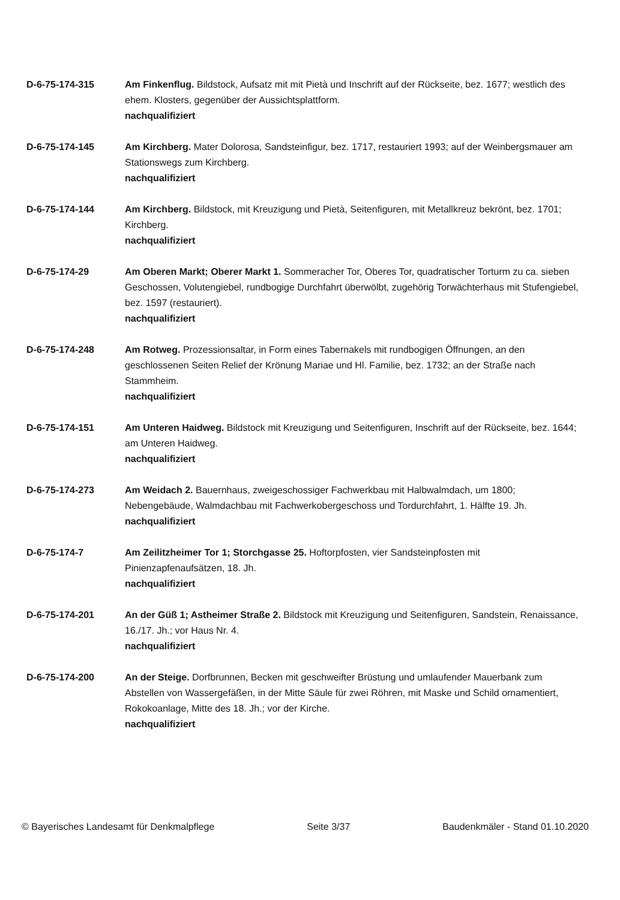D-6-75-174-315 Am Finkenflug. Bildstock, Aufsatz mit mit Pietà und Inschrift auf der Rückseite, bez. 1677; westlich des ehem. Klosters, gegenüber der Aussichtsplattform.
nachqualifiziert
D-6-75-174-145 Am Kirchberg. Mater Dolorosa, Sandsteinfigur, bez. 1717, restauriert 1993; auf der Weinbergsmauer am Stationswegs zum Kirchberg.
nachqualifiziert
D-6-75-174-144 Am Kirchberg. Bildstock, mit Kreuzigung und Pietà, Seitenfiguren, mit Metallkreuz bekrönt, bez. 1701; Kirchberg.
nachqualifiziert
D-6-75-174-29 Am Oberen Markt; Oberer Markt 1. Sommeracher Tor, Oberes Tor, quadratischer Torturm zu ca. sieben Geschossen, Volutengiebel, rundbogige Durchfahrt überwölbt, zugehörig Torwächterhaus mit Stufengiebel, bez. 1597 (restauriert).
nachqualifiziert
D-6-75-174-248 Am Rotweg. Prozessionsaltar, in Form eines Tabernakels mit rundbogigen Öffnungen, an den geschlossenen Seiten Relief der Krönung Mariae und Hl. Familie, bez. 1732; an der Straße nach Stammheim.
nachqualifiziert
D-6-75-174-151 Am Unteren Haidweg. Bildstock mit Kreuzigung und Seitenfiguren, Inschrift auf der Rückseite, bez. 1644; am Unteren Haidweg.
nachqualifiziert
D-6-75-174-273 Am Weidach 2. Bauernhaus, zweigeschossiger Fachwerkbau mit Halbwalmdach, um 1800; Nebengebäude, Walmdachbau mit Fachwerkobergeschoss und Tordurchfahrt, 1. Hälfte 19. Jh.
nachqualifiziert
D-6-75-174-7 Am Zeilitzheimer Tor 1; Storchgasse 25. Hoftorpfosten, vier Sandsteinpfosten mit Pinienzapfenaufsätzen, 18. Jh.
nachqualifiziert
D-6-75-174-201 An der Güß 1; Astheimer Straße 2. Bildstock mit Kreuzigung und Seitenfiguren, Sandstein, Renaissance, 16./17. Jh.; vor Haus Nr. 4.
nachqualifiziert
D-6-75-174-200 An der Steige. Dorfbrunnen, Becken mit geschweifter Brüstung und umlaufender Mauerbank zum Abstellen von Wassergefäßen, in der Mitte Säule für zwei Röhren, mit Maske und Schild ornamentiert, Rokokoanlage, Mitte des 18. Jh.; vor der Kirche.
nachqualifiziert
© Bayerisches Landesamt für Denkmalpflege Seite 3/37 Baudenkmäler - Stand 01.10.2020